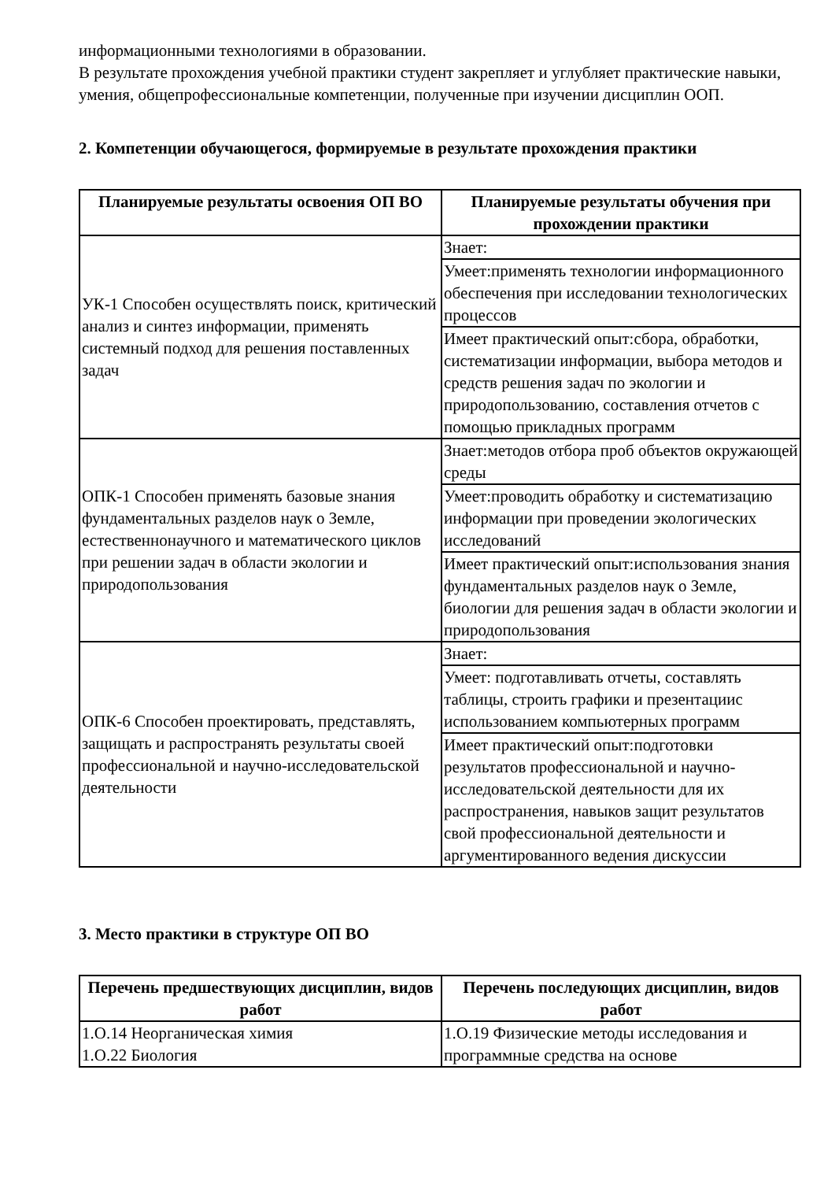информационными технологиями в образовании.
В результате прохождения учебной практики студент закрепляет и углубляет практические навыки, умения, общепрофессиональные компетенции, полученные при изучении дисциплин ООП.
2. Компетенции обучающегося, формируемые в результате прохождения практики
| Планируемые результаты освоения ОП ВО | Планируемые результаты обучения при прохождении практики |
| --- | --- |
| УК-1 Способен осуществлять поиск, критический анализ и синтез информации, применять системный подход для решения поставленных задач | Знает: |
| | Умеет:применять технологии информационного обеспечения при исследовании технологических процессов |
| | Имеет практический опыт:сбора, обработки, систематизации информации, выбора методов и средств решения задач по экологии и природопользованию, составления отчетов с помощью прикладных программ |
| ОПК-1 Способен применять базовые знания фундаментальных разделов наук о Земле, естественнонаучного и математического циклов при решении задач в области экологии и природопользования | Знает:методов отбора проб объектов окружающей среды |
| | Умеет:проводить обработку и систематизацию информации при проведении экологических исследований |
| | Имеет практический опыт:использования знания фундаментальных разделов наук о Земле, биологии для решения задач в области экологии и природопользования |
| ОПК-6 Способен проектировать, представлять, защищать и распространять результаты своей профессиональной и научно-исследовательской деятельности | Знает: |
| | Умеет: подготавливать отчеты, составлять таблицы, строить графики и презентациис использованием компьютерных программ |
| | Имеет практический опыт:подготовки результатов профессиональной и научно-исследовательской деятельности для их распространения, навыков защит результатов свой профессиональной деятельности и аргументированного ведения дискуссии |
3. Место практики в структуре ОП ВО
| Перечень предшествующих дисциплин, видов работ | Перечень последующих дисциплин, видов работ |
| --- | --- |
| 1.О.14 Неорганическая химия 1.О.22 Биология | 1.О.19 Физические методы исследования и программные средства на основе |